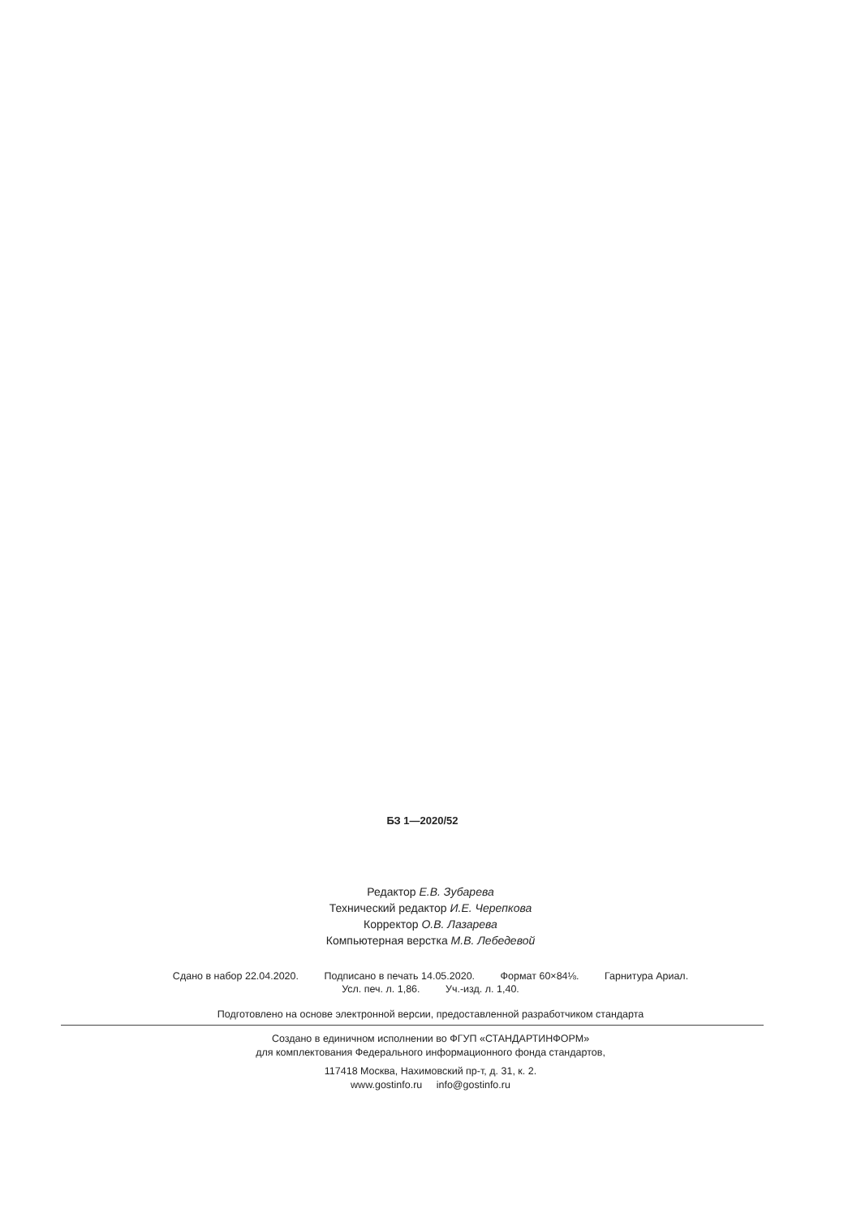БЗ 1—2020/52
Редактор Е.В. Зубарева
Технический редактор И.Е. Черепкова
Корректор О.В. Лазарева
Компьютерная верстка М.В. Лебедевой
Сдано в набор 22.04.2020. Подписано в печать 14.05.2020. Формат 60×84⅛. Гарнитура Ариал.
Усл. печ. л. 1,86. Уч.-изд. л. 1,40.
Подготовлено на основе электронной версии, предоставленной разработчиком стандарта
Создано в единичном исполнении во ФГУП «СТАНДАРТИНФОРМ»
для комплектования Федерального информационного фонда стандартов,
117418 Москва, Нахимовский пр-т, д. 31, к. 2.
www.gostinfo.ru info@gostinfo.ru